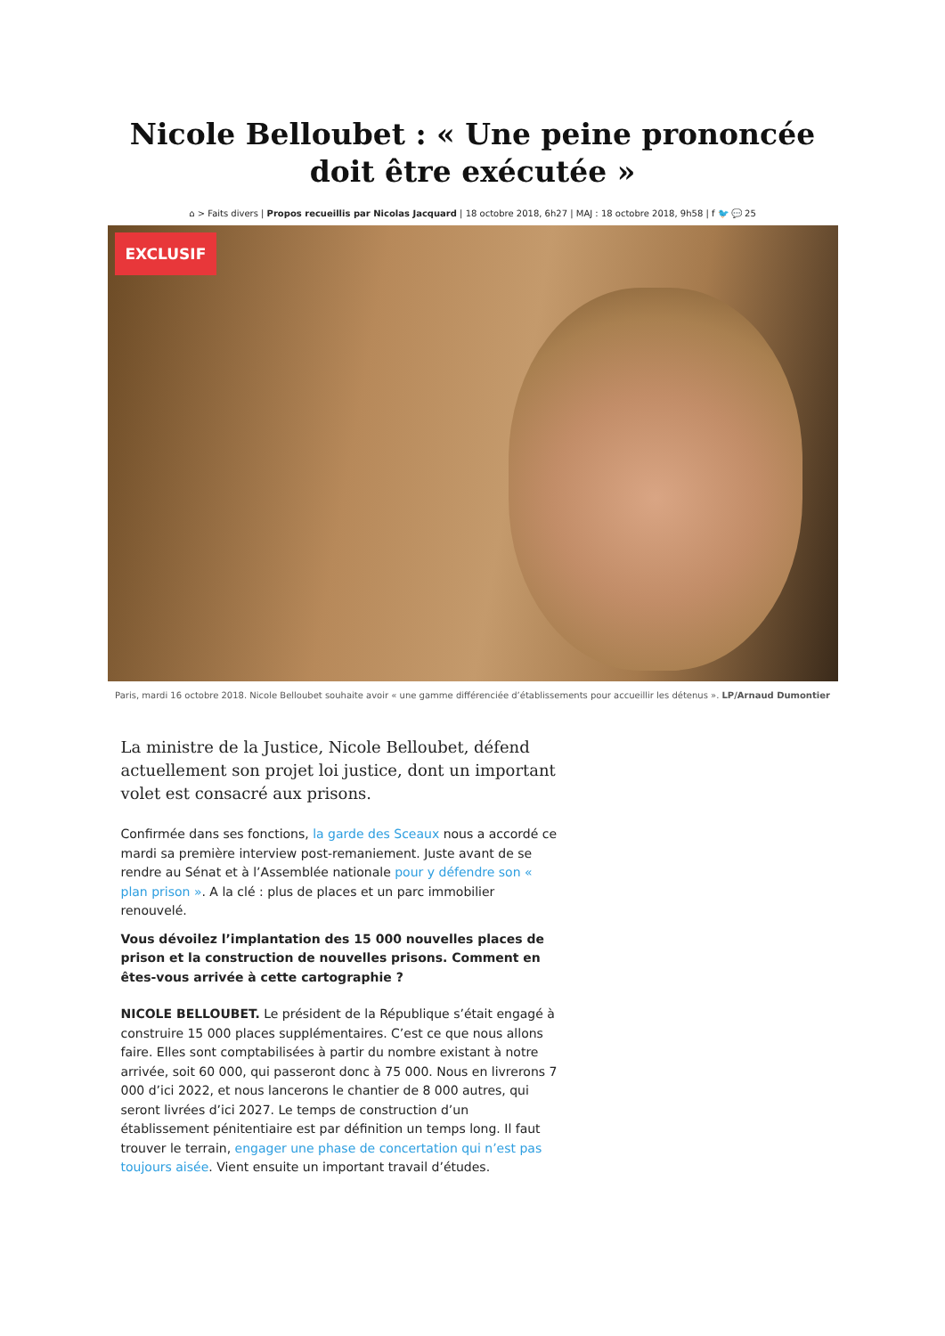Nicole Belloubet : « Une peine prononcée doit être exécutée »
⌂ > Faits divers | Propos recueillis par Nicolas Jacquard | 18 octobre 2018, 6h27 | MAJ : 18 octobre 2018, 9h58 | f 🐦 💬 25
EXCLUSIF
Paris, mardi 16 octobre 2018. Nicole Belloubet souhaite avoir « une gamme différenciée d’établissements pour accueillir les détenus ». LP/Arnaud Dumontier
La ministre de la Justice, Nicole Belloubet, défend actuellement son projet loi justice, dont un important volet est consacré aux prisons.
Confirmée dans ses fonctions, la garde des Sceaux nous a accordé ce mardi sa première interview post-remaniement. Juste avant de se rendre au Sénat et à l’Assemblée nationale pour y défendre son « plan prison ». A la clé : plus de places et un parc immobilier renouvelé.
Vous dévoilez l’implantation des 15 000 nouvelles places de prison et la construction de nouvelles prisons. Comment en êtes-vous arrivée à cette cartographie ?
NICOLE BELLOUBET. Le président de la République s’était engagé à construire 15 000 places supplémentaires. C’est ce que nous allons faire. Elles sont comptabilisées à partir du nombre existant à notre arrivée, soit 60 000, qui passeront donc à 75 000. Nous en livrerons 7 000 d’ici 2022, et nous lancerons le chantier de 8 000 autres, qui seront livrées d’ici 2027. Le temps de construction d’un établissement pénitentiaire est par définition un temps long. Il faut trouver le terrain, engager une phase de concertation qui n’est pas toujours aisée. Vient ensuite un important travail d’études.